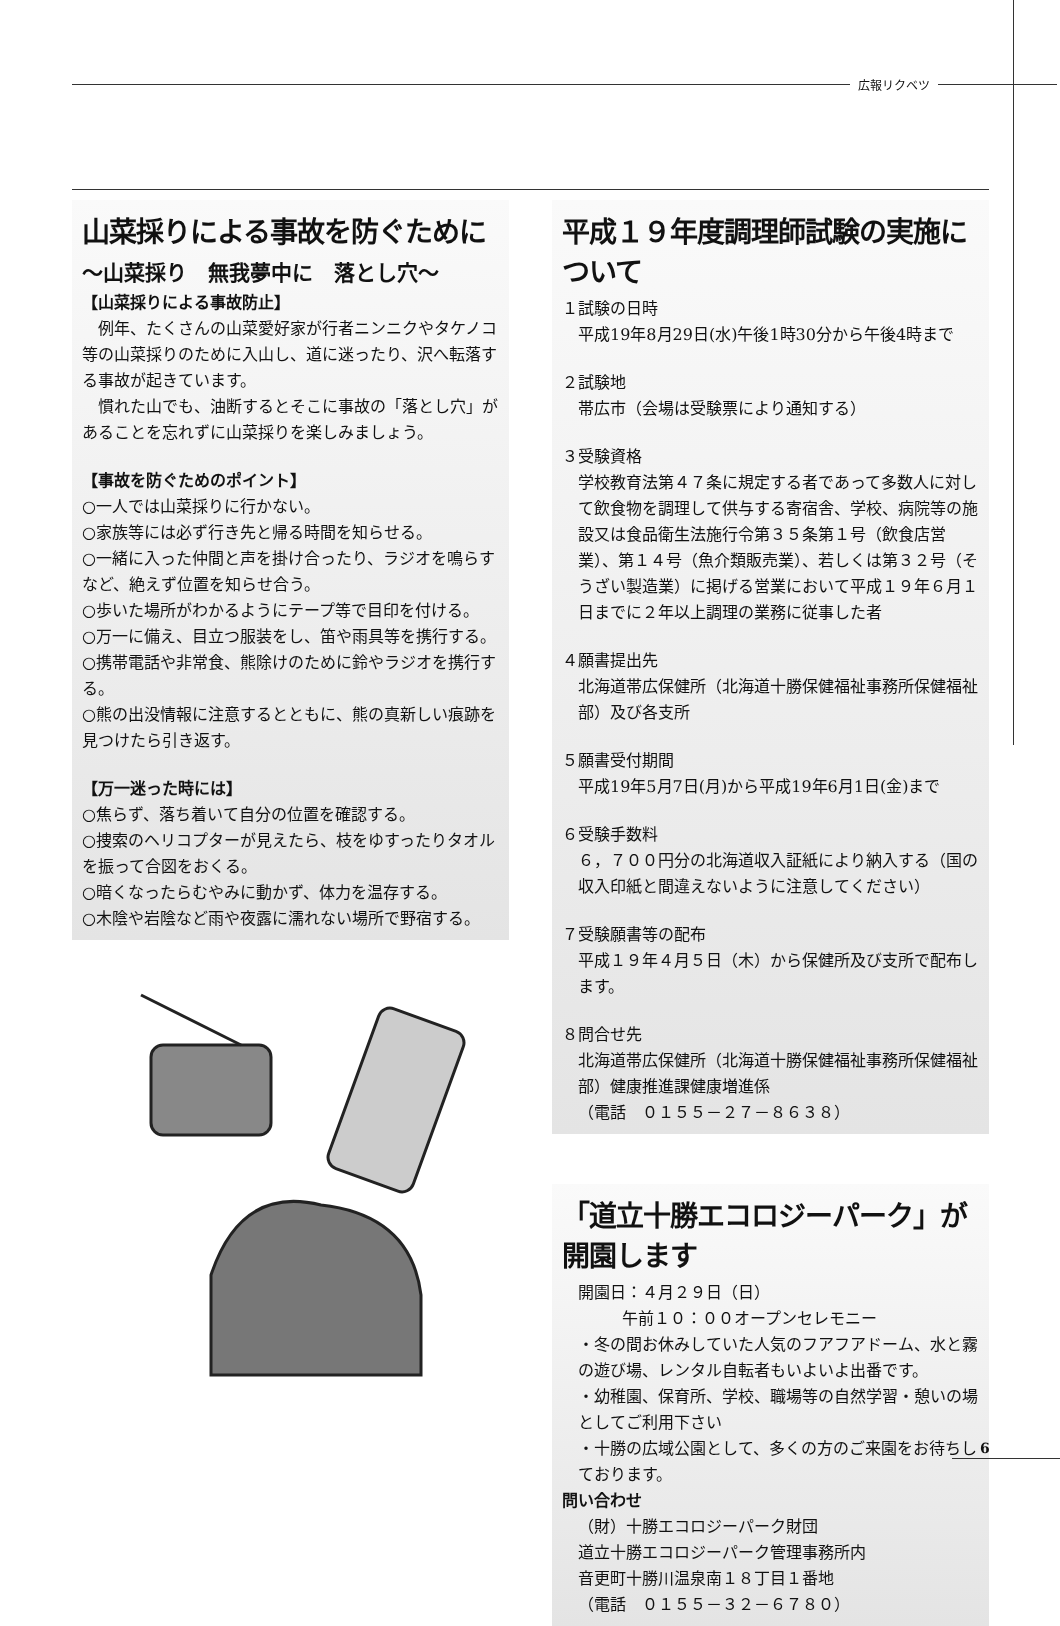広報リクベツ
山菜採りによる事故を防ぐために
～山菜採り　無我夢中に　落とし穴～
【山菜採りによる事故防止】
　例年、たくさんの山菜愛好家が行者ニンニクやタケノコ等の山菜採りのために入山し、道に迷ったり、沢へ転落する事故が起きています。
　慣れた山でも、油断するとそこに事故の「落とし穴」があることを忘れずに山菜採りを楽しみましょう。
【事故を防ぐためのポイント】
○一人では山菜採りに行かない。
○家族等には必ず行き先と帰る時間を知らせる。
○一緒に入った仲間と声を掛け合ったり、ラジオを鳴らすなど、絶えず位置を知らせ合う。
○歩いた場所がわかるようにテープ等で目印を付ける。
○万一に備え、目立つ服装をし、笛や雨具等を携行する。
○携帯電話や非常食、熊除けのために鈴やラジオを携行する。
○熊の出没情報に注意するとともに、熊の真新しい痕跡を見つけたら引き返す。
【万一迷った時には】
○焦らず、落ち着いて自分の位置を確認する。
○捜索のヘリコプターが見えたら、枝をゆすったりタオルを振って合図をおくる。
○暗くなったらむやみに動かず、体力を温存する。
○木陰や岩陰など雨や夜露に濡れない場所で野宿する。
平成１９年度調理師試験の実施について
１試験の日時
平成19年8月29日(水)午後1時30分から午後4時まで
２試験地
帯広市（会場は受験票により通知する）
３受験資格
学校教育法第４７条に規定する者であって多数人に対して飲食物を調理して供与する寄宿舎、学校、病院等の施設又は食品衛生法施行令第３５条第１号（飲食店営業）、第１４号（魚介類販売業）、若しくは第３２号（そうざい製造業）に掲げる営業において平成１９年６月１日までに２年以上調理の業務に従事した者
４願書提出先
北海道帯広保健所（北海道十勝保健福祉事務所保健福祉部）及び各支所
５願書受付期間
平成19年5月7日(月)から平成19年6月1日(金)まで
６受験手数料
６，７００円分の北海道収入証紙により納入する（国の収入印紙と間違えないように注意してください）
７受験願書等の配布
平成１９年４月５日（木）から保健所及び支所で配布します。
８問合せ先
北海道帯広保健所（北海道十勝保健福祉事務所保健福祉部）健康推進課健康増進係
（電話　０１５５－２７－８６３８）
「道立十勝エコロジーパーク」が開園します
開園日：４月２９日（日）
午前１０：００オープンセレモニー
・冬の間お休みしていた人気のフアフアドーム、水と霧の遊び場、レンタル自転者もいよいよ出番です。
・幼稚園、保育所、学校、職場等の自然学習・憩いの場としてご利用下さい
・十勝の広域公園として、多くの方のご来園をお待ちしております。
問い合わせ
（財）十勝エコロジーパーク財団
道立十勝エコロジーパーク管理事務所内
音更町十勝川温泉南１８丁目１番地
（電話　０１５５－３２－６７８０）
6